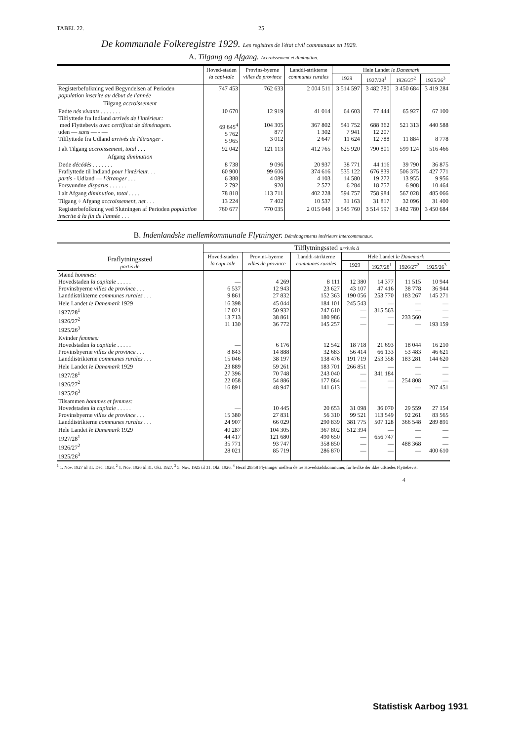TABEL 22. 25
De kommunale Folkeregistre 1929. Les registres de l'état civil communaux en 1929.
A. Tilgang og Afgang. Accroissement et diminution.
| | Hoved-staden la capi-tale | Provins-byerne villes de province | Landdi-strikterne communes rurales | Hele Landet le Danemark | | | |
| --- | --- | --- | --- | --- | --- | --- | --- |
| | | | | 1929 | 1927/28<sup>1</sup> | 1926/27<sup>2</sup> | 1925/26<sup>3</sup> |
| Registerbefolkning ved Begyndelsen af Perioden population inscrite au début de l'année | 747 453 | 762 633 | 2 004 511 | 3 514 597 | 3 482 780 | 3 450 684 | 3 419 284 |
| Tilgang accroissement | | | | | | | |
| Fødte nés vivants . . . . . . . Tilflyttede fra Indland arrivés de l'intérieur: med Flyttebevis avec certificat de déménagem. uden — sans — - — Tilflyttede fra Udland arrivés de l'étranger . | 10 670 69 645<sup>4</sup> 5 762 5 965 | 12 919 104 305 877 3 012 | 41 014 367 802 1 302 2 647 | 64 603 541 752 7 941 11 624 | 77 444 688 362 12 207 12 788 | 65 927 521 313 11 884 | 67 100 440 588 8 778 |
| I alt Tilgang accroissement, total . . . | 92 042 | 121 113 | 412 765 | 625 920 | 790 801 | 599 124 | 516 466 |
| Afgang diminution | | | | | | | |
| Døde décédés . . . . . . . Fraflyttede til Indland pour l'intérieur . . . partis - Udland — l'étranger . . . Forsvundne disparus . . . . . . | 8 738 60 900 6 388 2 792 | 9 096 99 606 4 089 920 | 20 937 374 616 4 103 2 572 | 38 771 535 122 14 580 6 284 | 44 116 676 839 19 272 18 757 | 39 790 506 375 13 955 6 908 | 36 875 427 771 9 956 10 464 |
| I alt Afgang diminution, total . . . . | 78 818 | 113 711 | 402 228 | 594 757 | 758 984 | 567 028 | 485 066 |
| Tilgang ÷ Afgang accroissement, net . . . | 13 224 | 7 402 | 10 537 | 31 163 | 31 817 | 32 096 | 31 400 |
| Registerbefolkning ved Slutningen af Perioden population inscrite à la fin de l'année . . . | 760 677 | 770 035 | 2 015 048 | 3 545 760 | 3 514 597 | 3 482 780 | 3 450 684 |
B. Indenlandske mellemkommunale Flytninger. Déménagements intérieurs intercommunaux.
| Fraflytningssted partis de | Tilflytningssted arrivés à | | | | | | |
| --- | --- | --- | --- | --- | --- | --- | --- |
| | Hoved-staden la capi-tale | Provins-byerne villes de province | Landdi-strikterne communes rurales | Hele Landet le Danemark | | | |
| | | | | 1929 | 1927/28<sup>1</sup> | 1926/27<sup>2</sup> | 1925/26<sup>3</sup> |
| Mænd hommes: Hovedstaden la capitale . . . . . Provinsbyerne villes de province . . . Landdistrikterne communes rurales . . . | — 6 537 9 861 | 4 269 12 943 27 832 | 8 111 23 627 152 363 | 12 380 43 107 190 056 | 14 377 47 416 253 770 | 11 515 38 778 183 267 | 10 944 36 944 145 271 |
| Hele Landet le Danemark 1929 1927/28<sup>1</sup> 1926/27<sup>2</sup> 1925/26<sup>3</sup> | 16 398 17 021 13 713 11 130 | 45 044 50 932 38 861 36 772 | 184 101 247 610 180 986 145 257 | 245 543 — — — | — 315 563 — — | — — 233 560 — | — — — 193 159 |
| Kvinder femmes: Hovedstaden la capitale . . . . . Provinsbyerne villes de province . . . Landdistrikterne communes rurales . . . | — 8 843 15 046 | 6 176 14 888 38 197 | 12 542 32 683 138 476 | 18 718 56 414 191 719 | 21 693 66 133 253 358 | 18 044 53 483 183 281 | 16 210 46 621 144 620 |
| Hele Landet le Danemark 1929 1927/28<sup>1</sup> 1926/27<sup>2</sup> 1925/26<sup>3</sup> | 23 889 27 396 22 058 16 891 | 59 261 70 748 54 886 48 947 | 183 701 243 040 177 864 141 613 | 266 851 — — — | — 341 184 — — | — — 254 808 — | — — — 207 451 |
| Tilsammen hommes et femmes: Hovedstaden la capitale . . . . . Provinsbyerne villes de province . . . Landdistrikterne communes rurales . . . | — 15 380 24 907 | 10 445 27 831 66 029 | 20 653 56 310 290 839 | 31 098 99 521 381 775 | 36 070 113 549 507 128 | 29 559 92 261 366 548 | 27 154 83 565 289 891 |
| Hele Landet le Danemark 1929 1927/28<sup>1</sup> 1926/27<sup>2</sup> 1925/26<sup>3</sup> | 40 287 44 417 35 771 28 021 | 104 305 121 680 93 747 85 719 | 367 802 490 650 358 850 286 870 | 512 394 — — — | — 656 747 — — | — — 488 368 — | — — — 400 610 |
<sup>1</sup> 1. Nov. 1927 til 31. Dec. 1928. <sup>2</sup> 1. Nov. 1926 til 31. Okt. 1927. <sup>3</sup> 5. Nov. 1925 til 31. Okt. 1926. <sup>4</sup> Heraf 29358 Flytninger mellem de tre Hovedstadskommuner, for hvilke der ikke udstedes Flyttebevis.
4
Statistisk Aarbog 1931